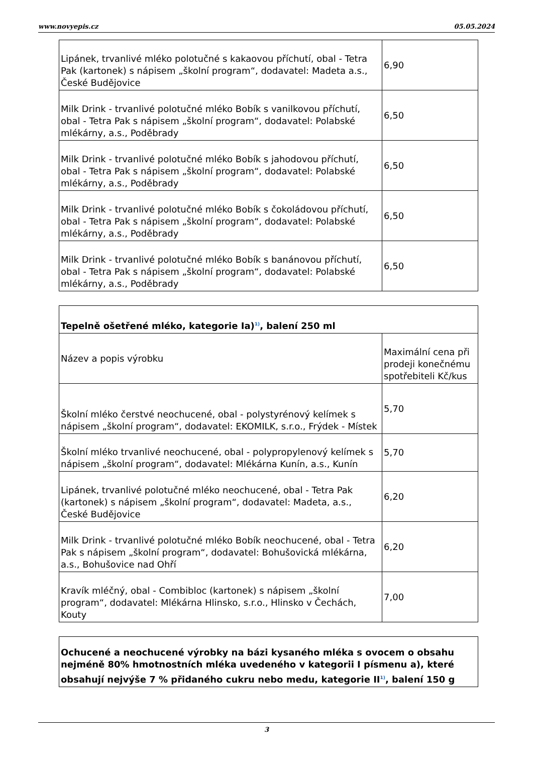www.novyepis.cz 05.05.2024
| Lipánek, trvanlivé mléko polotučné s kakaovou příchutí, obal - Tetra Pak (kartonek) s nápisem „školní program“, dodavatel: Madeta a.s., České Budějovice | 6,90 |
| Milk Drink - trvanlivé polotučné mléko Bobík s vanilkovou příchutí, obal - Tetra Pak s nápisem „školní program“, dodavatel: Polabské mlékárny, a.s., Poděbrady | 6,50 |
| Milk Drink - trvanlivé polotučné mléko Bobík s jahodovou příchutí, obal - Tetra Pak s nápisem „školní program“, dodavatel: Polabské mlékárny, a.s., Poděbrady | 6,50 |
| Milk Drink - trvanlivé polotučné mléko Bobík s čokoládovou příchutí, obal - Tetra Pak s nápisem „školní program“, dodavatel: Polabské mlékárny, a.s., Poděbrady | 6,50 |
| Milk Drink - trvanlivé polotučné mléko Bobík s banánovou příchutí, obal - Tetra Pak s nápisem „školní program“, dodavatel: Polabské mlékárny, a.s., Poděbrady | 6,50 |
| Tepelně ošetřené mléko, kategorie Ia)<sup>1)</sup>, balení 250 ml | |
| --- | --- |
| Název a popis výrobku | Maximální cena při prodeji konečnému spotřebiteli Kč/kus |
| Školní mléko čerstvé neochucené, obal - polystyrénový kelímek s nápisem „školní program“, dodavatel: EKOMILK, s.r.o., Frýdek - Místek | 5,70 |
| Školní mléko trvanlivé neochucené, obal - polypropylenový kelímek s nápisem „školní program“, dodavatel: Mlékárna Kunín, a.s., Kunín | 5,70 |
| Lipánek, trvanlivé polotučné mléko neochucené, obal - Tetra Pak (kartonek) s nápisem „školní program“, dodavatel: Madeta, a.s., České Budějovice | 6,20 |
| Milk Drink - trvanlivé polotučné mléko Bobík neochucené, obal - Tetra Pak s nápisem „školní program“, dodavatel: Bohušovická mlékárna, a.s., Bohušovice nad Ohří | 6,20 |
| Kravík mléčný, obal - Combibloc (kartonek) s nápisem „školní program“, dodavatel: Mlékárna Hlinsko, s.r.o., Hlinsko v Čechách, Kouty | 7,00 |
| Ochucené a neochucené výrobky na bázi kysaného mléka s ovocem o obsahu nejméně 80% hmotnostních mléka uvedeného v kategorii I písmenu a), které obsahují nejvýše 7 % přidaného cukru nebo medu, kategorie II<sup>1)</sup>, balení 150 g |
| --- |
3